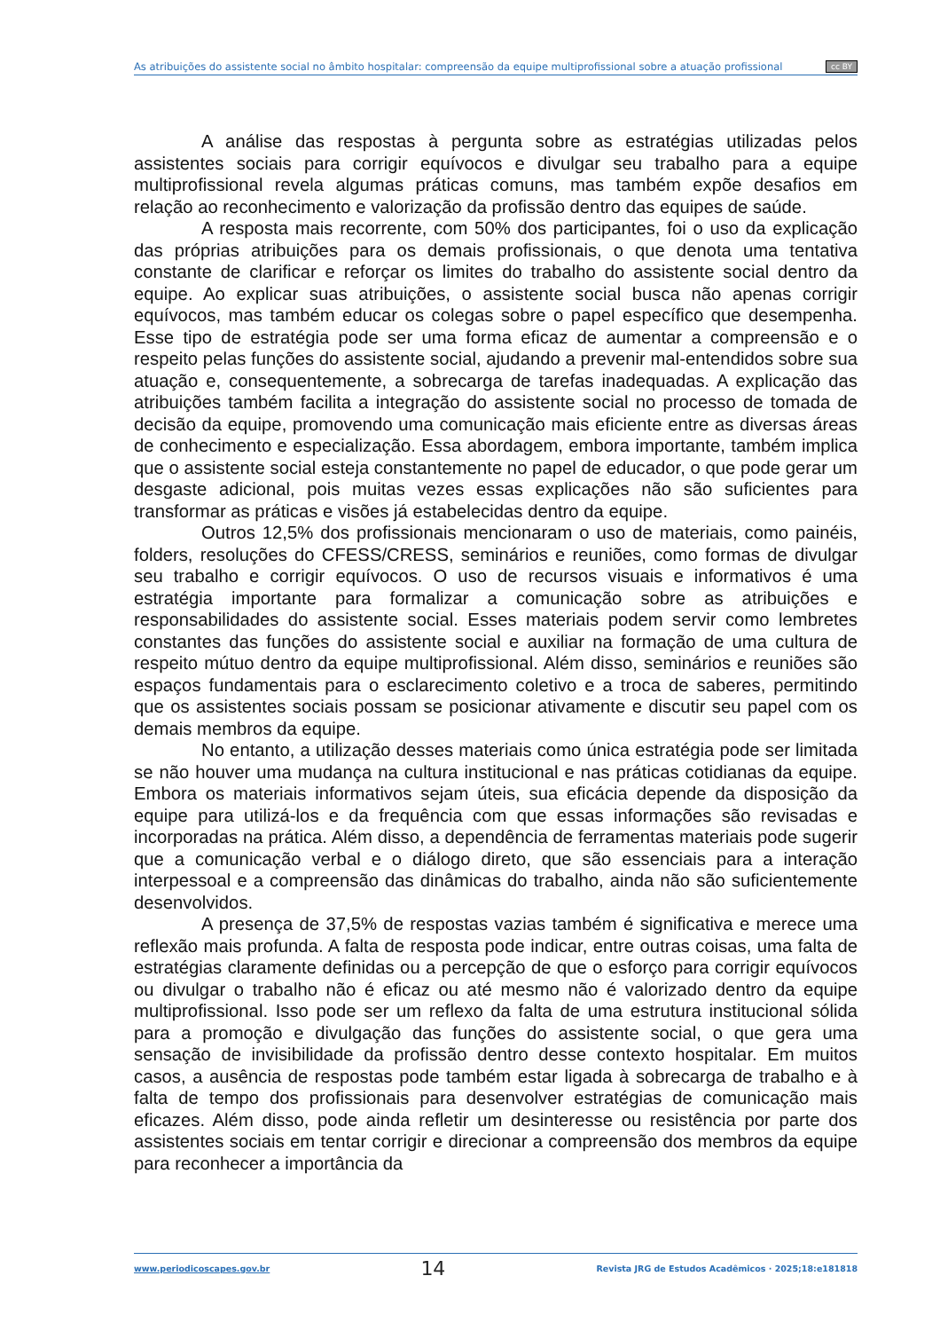As atribuições do assistente social no âmbito hospitalar: compreensão da equipe multiprofissional sobre a atuação profissional cc BY
A análise das respostas à pergunta sobre as estratégias utilizadas pelos assistentes sociais para corrigir equívocos e divulgar seu trabalho para a equipe multiprofissional revela algumas práticas comuns, mas também expõe desafios em relação ao reconhecimento e valorização da profissão dentro das equipes de saúde.
A resposta mais recorrente, com 50% dos participantes, foi o uso da explicação das próprias atribuições para os demais profissionais, o que denota uma tentativa constante de clarificar e reforçar os limites do trabalho do assistente social dentro da equipe. Ao explicar suas atribuições, o assistente social busca não apenas corrigir equívocos, mas também educar os colegas sobre o papel específico que desempenha. Esse tipo de estratégia pode ser uma forma eficaz de aumentar a compreensão e o respeito pelas funções do assistente social, ajudando a prevenir mal-entendidos sobre sua atuação e, consequentemente, a sobrecarga de tarefas inadequadas. A explicação das atribuições também facilita a integração do assistente social no processo de tomada de decisão da equipe, promovendo uma comunicação mais eficiente entre as diversas áreas de conhecimento e especialização. Essa abordagem, embora importante, também implica que o assistente social esteja constantemente no papel de educador, o que pode gerar um desgaste adicional, pois muitas vezes essas explicações não são suficientes para transformar as práticas e visões já estabelecidas dentro da equipe.
Outros 12,5% dos profissionais mencionaram o uso de materiais, como painéis, folders, resoluções do CFESS/CRESS, seminários e reuniões, como formas de divulgar seu trabalho e corrigir equívocos. O uso de recursos visuais e informativos é uma estratégia importante para formalizar a comunicação sobre as atribuições e responsabilidades do assistente social. Esses materiais podem servir como lembretes constantes das funções do assistente social e auxiliar na formação de uma cultura de respeito mútuo dentro da equipe multiprofissional. Além disso, seminários e reuniões são espaços fundamentais para o esclarecimento coletivo e a troca de saberes, permitindo que os assistentes sociais possam se posicionar ativamente e discutir seu papel com os demais membros da equipe.
No entanto, a utilização desses materiais como única estratégia pode ser limitada se não houver uma mudança na cultura institucional e nas práticas cotidianas da equipe. Embora os materiais informativos sejam úteis, sua eficácia depende da disposição da equipe para utilizá-los e da frequência com que essas informações são revisadas e incorporadas na prática. Além disso, a dependência de ferramentas materiais pode sugerir que a comunicação verbal e o diálogo direto, que são essenciais para a interação interpessoal e a compreensão das dinâmicas do trabalho, ainda não são suficientemente desenvolvidos.
A presença de 37,5% de respostas vazias também é significativa e merece uma reflexão mais profunda. A falta de resposta pode indicar, entre outras coisas, uma falta de estratégias claramente definidas ou a percepção de que o esforço para corrigir equívocos ou divulgar o trabalho não é eficaz ou até mesmo não é valorizado dentro da equipe multiprofissional. Isso pode ser um reflexo da falta de uma estrutura institucional sólida para a promoção e divulgação das funções do assistente social, o que gera uma sensação de invisibilidade da profissão dentro desse contexto hospitalar. Em muitos casos, a ausência de respostas pode também estar ligada à sobrecarga de trabalho e à falta de tempo dos profissionais para desenvolver estratégias de comunicação mais eficazes. Além disso, pode ainda refletir um desinteresse ou resistência por parte dos assistentes sociais em tentar corrigir e direcionar a compreensão dos membros da equipe para reconhecer a importância da
www.periodicoscapes.gov.br 14 Revista JRG de Estudos Acadêmicos · 2025;18:e181818